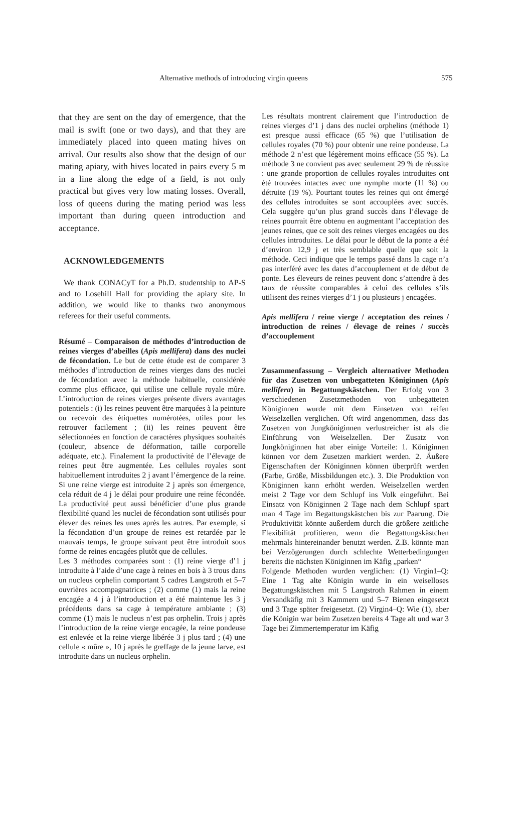Alternative methods of introducing virgin queens 575
that they are sent on the day of emergence, that the mail is swift (one or two days), and that they are immediately placed into queen mating hives on arrival. Our results also show that the design of our mating apiary, with hives located in pairs every 5 m in a line along the edge of a field, is not only practical but gives very low mating losses. Overall, loss of queens during the mating period was less important than during queen introduction and acceptance.
ACKNOWLEDGEMENTS
We thank CONACyT for a Ph.D. studentship to AP-S and to Losehill Hall for providing the apiary site. In addition, we would like to thanks two anonymous referees for their useful comments.
Résumé – Comparaison de méthodes d’introduction de reines vierges d’abeilles (Apis mellifera) dans des nuclei de fécondation. Le but de cette étude est de comparer 3 méthodes d’introduction de reines vierges dans des nuclei de fécondation avec la méthode habituelle, considérée comme plus efficace, qui utilise une cellule royale mûre. L’introduction de reines vierges présente divers avantages potentiels : (i) les reines peuvent être marquées à la peinture ou recevoir des étiquettes numérotées, utiles pour les retrouver facilement ; (ii) les reines peuvent être sélectionnées en fonction de caractères physiques souhaités (couleur, absence de déformation, taille corporelle adéquate, etc.). Finalement la productivité de l’élevage de reines peut être augmentée. Les cellules royales sont habituellement introduites 2 j avant l’émergence de la reine. Si une reine vierge est introduite 2 j après son émergence, cela réduit de 4 j le délai pour produire une reine fécondée. La productivité peut aussi bénéficier d’une plus grande flexibilité quand les nuclei de fécondation sont utilisés pour élever des reines les unes après les autres. Par exemple, si la fécondation d’un groupe de reines est retardée par le mauvais temps, le groupe suivant peut être introduit sous forme de reines encagées plutôt que de cellules.
Les 3 méthodes comparées sont : (1) reine vierge d’1 j introduite à l’aide d’une cage à reines en bois à 3 trous dans un nucleus orphelin comportant 5 cadres Langstroth et 5–7 ouvrières accompagnatrices ; (2) comme (1) mais la reine encagée a 4 j à l’introduction et a été maintenue les 3 j précédents dans sa cage à température ambiante ; (3) comme (1) mais le nucleus n’est pas orphelin. Trois j après l’introduction de la reine vierge encagée, la reine pondeuse est enlevée et la reine vierge libérée 3 j plus tard ; (4) une cellule « mûre », 10 j après le greffage de la jeune larve, est introduite dans un nucleus orphelin.
Les résultats montrent clairement que l’introduction de reines vierges d’1 j dans des nuclei orphelins (méthode 1) est presque aussi efficace (65 %) que l’utilisation de cellules royales (70 %) pour obtenir une reine pondeuse. La méthode 2 n’est que légèrement moins efficace (55 %). La méthode 3 ne convient pas avec seulement 29 % de réussite : une grande proportion de cellules royales introduites ont été trouvées intactes avec une nymphe morte (11 %) ou détruite (19 %). Pourtant toutes les reines qui ont émergé des cellules introduites se sont accouplées avec succès. Cela suggère qu’un plus grand succès dans l’élevage de reines pourrait être obtenu en augmentant l’acceptation des jeunes reines, que ce soit des reines vierges encagées ou des cellules introduites. Le délai pour le début de la ponte a été d’environ 12,9 j et très semblable quelle que soit la méthode. Ceci indique que le temps passé dans la cage n’a pas interféré avec les dates d’accouplement et de début de ponte. Les éleveurs de reines peuvent donc s’attendre à des taux de réussite comparables à celui des cellules s’ils utilisent des reines vierges d’1 j ou plusieurs j encagées.
Apis mellifera / reine vierge / acceptation des reines / introduction de reines / élevage de reines / succès d’accouplement
Zusammenfassung – Vergleich alternativer Methoden für das Zusetzen von unbegatteten Königinnen (Apis mellifera) in Begattungskästchen. Der Erfolg von 3 verschiedenen Zusetzmethoden von unbegatteten Königinnen wurde mit dem Einsetzen von reifen Weiselzellen verglichen. Oft wird angenommen, dass das Zusetzen von Jungköniginnen verlustreicher ist als die Einführung von Weiselzellen. Der Zusatz von Jungköniginnen hat aber einige Vorteile: 1. Königinnen können vor dem Zusetzen markiert werden. 2. Äußere Eigenschaften der Königinnen können überprüft werden (Farbe, Größe, Missbildungen etc.). 3. Die Produktion von Königinnen kann erhöht werden. Weiselzellen werden meist 2 Tage vor dem Schlupf ins Volk eingeführt. Bei Einsatz von Königinnen 2 Tage nach dem Schlupf spart man 4 Tage im Begattungskästchen bis zur Paarung. Die Produktivität könnte außerdem durch die größere zeitliche Flexibilität profitieren, wenn die Begattungskästchen mehrmals hintereinander benutzt werden. Z.B. könnte man bei Verzögerungen durch schlechte Wetterbedingungen bereits die nächsten Königinnen im Käfig „parken“
Folgende Methoden wurden verglichen: (1) Virgin1–Q: Eine 1 Tag alte Königin wurde in ein weiselloses Begattungskästchen mit 5 Langstroth Rahmen in einem Versandkäfig mit 3 Kammern und 5–7 Bienen eingesetzt und 3 Tage später freigesetzt. (2) Virgin4–Q: Wie (1), aber die Königin war beim Zusetzen bereits 4 Tage alt und war 3 Tage bei Zimmertemperatur im Käfig